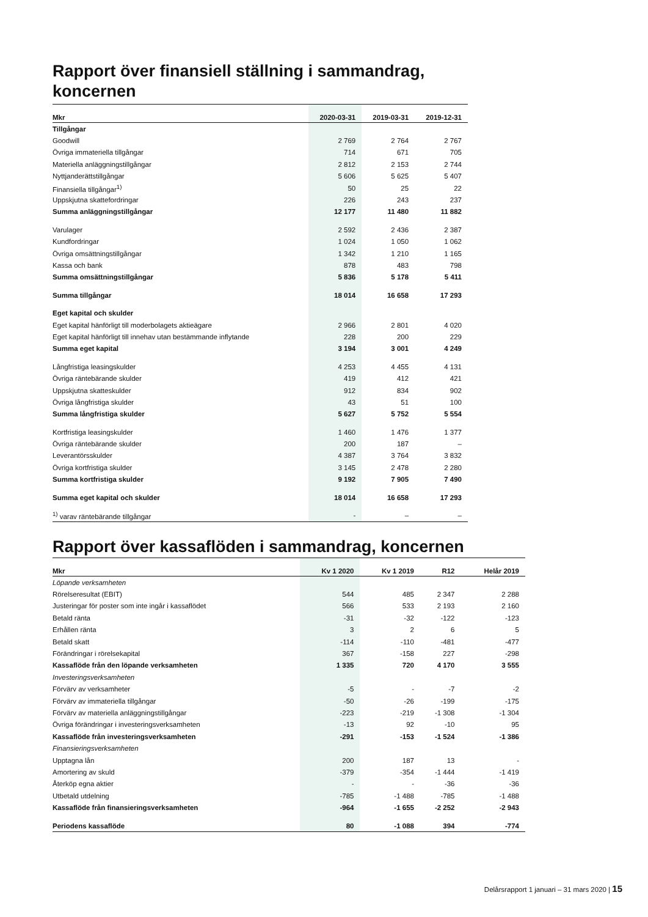Rapport över finansiell ställning i sammandrag, koncernen
| Mkr | 2020-03-31 | 2019-03-31 | 2019-12-31 |
| --- | --- | --- | --- |
| Tillgångar | | | |
| Goodwill | 2 769 | 2 764 | 2 767 |
| Övriga immateriella tillgångar | 714 | 671 | 705 |
| Materiella anläggningstillgångar | 2 812 | 2 153 | 2 744 |
| Nyttjanderättstillgångar | 5 606 | 5 625 | 5 407 |
| Finansiella tillgångar<sup>1)</sup> | 50 | 25 | 22 |
| Uppskjutna skattefordringar | 226 | 243 | 237 |
| Summa anläggningstillgångar | 12 177 | 11 480 | 11 882 |
| Varulager | 2 592 | 2 436 | 2 387 |
| Kundfordringar | 1 024 | 1 050 | 1 062 |
| Övriga omsättningstillgångar | 1 342 | 1 210 | 1 165 |
| Kassa och bank | 878 | 483 | 798 |
| Summa omsättningstillgångar | 5 836 | 5 178 | 5 411 |
| Summa tillgångar | 18 014 | 16 658 | 17 293 |
| Eget kapital och skulder | | | |
| Eget kapital hänförligt till moderbolagets aktieägare | 2 966 | 2 801 | 4 020 |
| Eget kapital hänförligt till innehav utan bestämmande inflytande | 228 | 200 | 229 |
| Summa eget kapital | 3 194 | 3 001 | 4 249 |
| Långfristiga leasingskulder | 4 253 | 4 455 | 4 131 |
| Övriga räntebärande skulder | 419 | 412 | 421 |
| Uppskjutna skatteskulder | 912 | 834 | 902 |
| Övriga långfristiga skulder | 43 | 51 | 100 |
| Summa långfristiga skulder | 5 627 | 5 752 | 5 554 |
| Kortfristiga leasingskulder | 1 460 | 1 476 | 1 377 |
| Övriga räntebärande skulder | 200 | 187 | – |
| Leverantörsskulder | 4 387 | 3 764 | 3 832 |
| Övriga kortfristiga skulder | 3 145 | 2 478 | 2 280 |
| Summa kortfristiga skulder | 9 192 | 7 905 | 7 490 |
| Summa eget kapital och skulder | 18 014 | 16 658 | 17 293 |
| <sup>1)</sup> varav räntebärande tillgångar | - | – | – |
Rapport över kassaflöden i sammandrag, koncernen
| Mkr | Kv 1 2020 | Kv 1 2019 | R12 | Helår 2019 |
| --- | --- | --- | --- | --- |
| Löpande verksamheten | | | | |
| Rörelseresultat (EBIT) | 544 | 485 | 2 347 | 2 288 |
| Justeringar för poster som inte ingår i kassaflödet | 566 | 533 | 2 193 | 2 160 |
| Betald ränta | -31 | -32 | -122 | -123 |
| Erhållen ränta | 3 | 2 | 6 | 5 |
| Betald skatt | -114 | -110 | -481 | -477 |
| Förändringar i rörelsekapital | 367 | -158 | 227 | -298 |
| Kassaflöde från den löpande verksamheten | 1 335 | 720 | 4 170 | 3 555 |
| Investeringsverksamheten | | | | |
| Förvärv av verksamheter | -5 | - | -7 | -2 |
| Förvärv av immateriella tillgångar | -50 | -26 | -199 | -175 |
| Förvärv av materiella anläggningstillgångar | -223 | -219 | -1 308 | -1 304 |
| Övriga förändringar i investeringsverksamheten | -13 | 92 | -10 | 95 |
| Kassaflöde från investeringsverksamheten | -291 | -153 | -1 524 | -1 386 |
| Finansieringsverksamheten | | | | |
| Upptagna lån | 200 | 187 | 13 | - |
| Amortering av skuld | -379 | -354 | -1 444 | -1 419 |
| Återköp egna aktier | - | - | -36 | -36 |
| Utbetald utdelning | -785 | -1 488 | -785 | -1 488 |
| Kassaflöde från finansieringsverksamheten | -964 | -1 655 | -2 252 | -2 943 |
| Periodens kassaflöde | 80 | -1 088 | 394 | -774 |
Delårsrapport 1 januari – 31 mars 2020 | 15